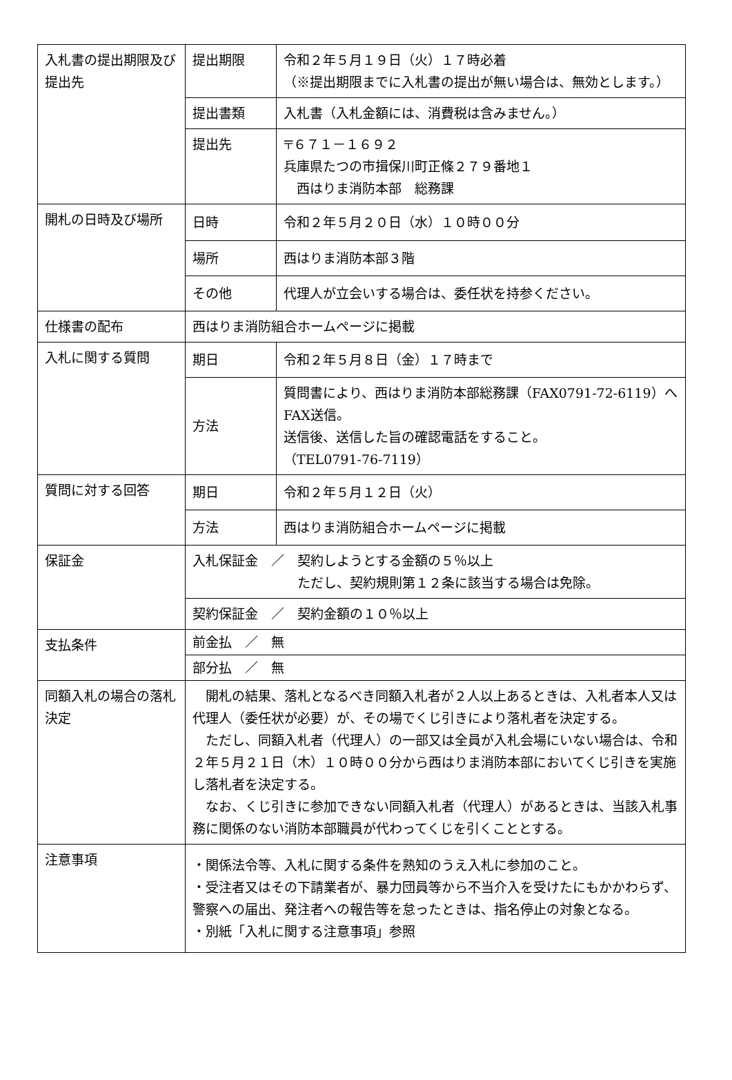| 入札書の提出期限及び提出先 | 提出期限 | 令和２年５月１９日（火）１７時必着 （※提出期限までに入札書の提出が無い場合は、無効とします。） |
| | 提出書類 | 入札書（入札金額には、消費税は含みません。） |
| | 提出先 | 〒６７１－１６９２ 兵庫県たつの市揖保川町正條２７９番地１ 西はりま消防本部 総務課 |
| 開札の日時及び場所 | 日時 | 令和２年５月２０日（水）１０時００分 |
| | 場所 | 西はりま消防本部３階 |
| | その他 | 代理人が立会いする場合は、委任状を持参ください。 |
| 仕様書の配布 | 西はりま消防組合ホームページに掲載 | |
| 入札に関する質問 | 期日 | 令和２年５月８日（金）１７時まで |
| | 方法 | 質問書により、西はりま消防本部総務課（FAX0791-72-6119）へFAX送信。 送信後、送信した旨の確認電話をすること。 （TEL0791-76-7119） |
| 質問に対する回答 | 期日 | 令和２年５月１２日（火） |
| | 方法 | 西はりま消防組合ホームページに掲載 |
| 保証金 | 入札保証金 ／ 契約しようとする金額の５％以上 ただし、契約規則第１２条に該当する場合は免除。 | |
| | 契約保証金 ／ 契約金額の１０％以上 | |
| 支払条件 | 前金払 ／ 無 | |
| | 部分払 ／ 無 | |
| 同額入札の場合の落札決定 | 開札の結果、落札となるべき同額入札者が２人以上あるときは、入札者本人又は代理人（委任状が必要）が、その場でくじ引きにより落札者を決定する。 ただし、同額入札者（代理人）の一部又は全員が入札会場にいない場合は、令和２年５月２１日（木）１０時００分から西はりま消防本部においてくじ引きを実施し落札者を決定する。 なお、くじ引きに参加できない同額入札者（代理人）があるときは、当該入札事務に関係のない消防本部職員が代わってくじを引くこととする。 | |
| 注意事項 | ・関係法令等、入札に関する条件を熟知のうえ入札に参加のこと。 ・受注者又はその下請業者が、暴力団員等から不当介入を受けたにもかかわらず、警察への届出、発注者への報告等を怠ったときは、指名停止の対象となる。 ・別紙「入札に関する注意事項」参照 | |